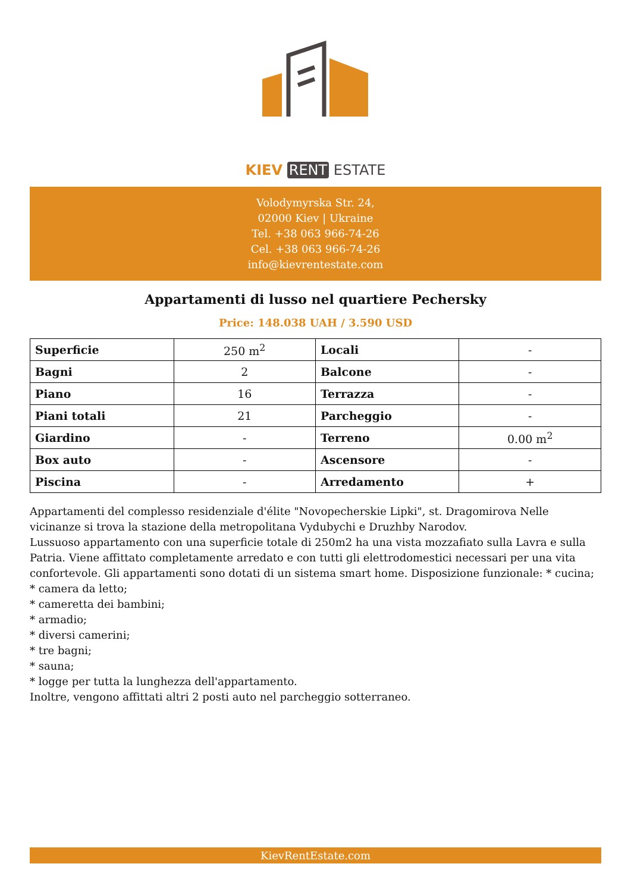KIEV RENT ESTATE
Volodymyrska Str. 24,
02000 Kiev | Ukraine
Tel. +38 063 966-74-26
Cel. +38 063 966-74-26
info@kievrentestate.com
Appartamenti di lusso nel quartiere Pechersky
Price: 148.038 UAH / 3.590 USD
| Superficie | 250 m<sup>2</sup> | Locali | - |
| Bagni | 2 | Balcone | - |
| Piano | 16 | Terrazza | - |
| Piani totali | 21 | Parcheggio | - |
| Giardino | - | Terreno | 0.00 m<sup>2</sup> |
| Box auto | - | Ascensore | - |
| Piscina | - | Arredamento | + |
Appartamenti del complesso residenziale d'élite "Novopecherskie Lipki", st. Dragomirova Nelle vicinanze si trova la stazione della metropolitana Vydubychi e Druzhby Narodov.
Lussuoso appartamento con una superficie totale di 250m2 ha una vista mozzafiato sulla Lavra e sulla Patria. Viene affittato completamente arredato e con tutti gli elettrodomestici necessari per una vita confortevole. Gli appartamenti sono dotati di un sistema smart home. Disposizione funzionale: * cucina;
* camera da letto;
* cameretta dei bambini;
* armadio;
* diversi camerini;
* tre bagni;
* sauna;
* logge per tutta la lunghezza dell'appartamento.
Inoltre, vengono affittati altri 2 posti auto nel parcheggio sotterraneo.
KievRentEstate.com